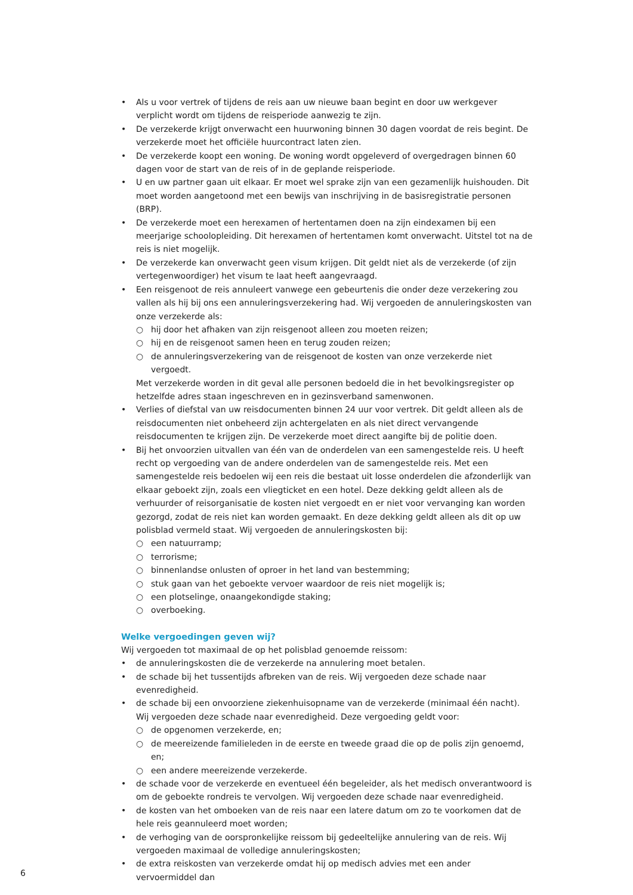• Als u voor vertrek of tijdens de reis aan uw nieuwe baan begint en door uw werkgever verplicht wordt om tijdens de reisperiode aanwezig te zijn.
• De verzekerde krijgt onverwacht een huurwoning binnen 30 dagen voordat de reis begint. De verzekerde moet het officiële huurcontract laten zien.
• De verzekerde koopt een woning. De woning wordt opgeleverd of overgedragen binnen 60 dagen voor de start van de reis of in de geplande reisperiode.
• U en uw partner gaan uit elkaar. Er moet wel sprake zijn van een gezamenlijk huishouden. Dit moet worden aangetoond met een bewijs van inschrijving in de basisregistratie personen (BRP).
• De verzekerde moet een herexamen of hertentamen doen na zijn eindexamen bij een meerjarige schoolopleiding. Dit herexamen of hertentamen komt onverwacht. Uitstel tot na de reis is niet mogelijk.
• De verzekerde kan onverwacht geen visum krijgen. Dit geldt niet als de verzekerde (of zijn vertegenwoordiger) het visum te laat heeft aangevraagd.
• Een reisgenoot de reis annuleert vanwege een gebeurtenis die onder deze verzekering zou vallen als hij bij ons een annuleringsverzekering had. Wij vergoeden de annuleringskosten van onze verzekerde als:
○ hij door het afhaken van zijn reisgenoot alleen zou moeten reizen;
○ hij en de reisgenoot samen heen en terug zouden reizen;
○ de annuleringsverzekering van de reisgenoot de kosten van onze verzekerde niet vergoedt.
Met verzekerde worden in dit geval alle personen bedoeld die in het bevolkingsregister op hetzelfde adres staan ingeschreven en in gezinsverband samenwonen.
• Verlies of diefstal van uw reisdocumenten binnen 24 uur voor vertrek. Dit geldt alleen als de reisdocumenten niet onbeheerd zijn achtergelaten en als niet direct vervangende reisdocumenten te krijgen zijn. De verzekerde moet direct aangifte bij de politie doen.
• Bij het onvoorzien uitvallen van één van de onderdelen van een samengestelde reis. U heeft recht op vergoeding van de andere onderdelen van de samengestelde reis. Met een samengestelde reis bedoelen wij een reis die bestaat uit losse onderdelen die afzonderlijk van elkaar geboekt zijn, zoals een vliegticket en een hotel. Deze dekking geldt alleen als de verhuurder of reisorganisatie de kosten niet vergoedt en er niet voor vervanging kan worden gezorgd, zodat de reis niet kan worden gemaakt. En deze dekking geldt alleen als dit op uw polisblad vermeld staat. Wij vergoeden de annuleringskosten bij:
○ een natuurramp;
○ terrorisme;
○ binnenlandse onlusten of oproer in het land van bestemming;
○ stuk gaan van het geboekte vervoer waardoor de reis niet mogelijk is;
○ een plotselinge, onaangekondigde staking;
○ overboeking.
Welke vergoedingen geven wij?
Wij vergoeden tot maximaal de op het polisblad genoemde reissom:
• de annuleringskosten die de verzekerde na annulering moet betalen.
• de schade bij het tussentijds afbreken van de reis. Wij vergoeden deze schade naar evenredigheid.
• de schade bij een onvoorziene ziekenhuisopname van de verzekerde (minimaal één nacht). Wij vergoeden deze schade naar evenredigheid. Deze vergoeding geldt voor:
○ de opgenomen verzekerde, en;
○ de meereizende familieleden in de eerste en tweede graad die op de polis zijn genoemd, en;
○ een andere meereizende verzekerde.
• de schade voor de verzekerde en eventueel één begeleider, als het medisch onverantwoord is om de geboekte rondreis te vervolgen. Wij vergoeden deze schade naar evenredigheid.
• de kosten van het omboeken van de reis naar een latere datum om zo te voorkomen dat de hele reis geannuleerd moet worden;
• de verhoging van de oorspronkelijke reissom bij gedeeltelijke annulering van de reis. Wij vergoeden maximaal de volledige annuleringskosten;
• de extra reiskosten van verzekerde omdat hij op medisch advies met een ander vervoermiddel dan
6